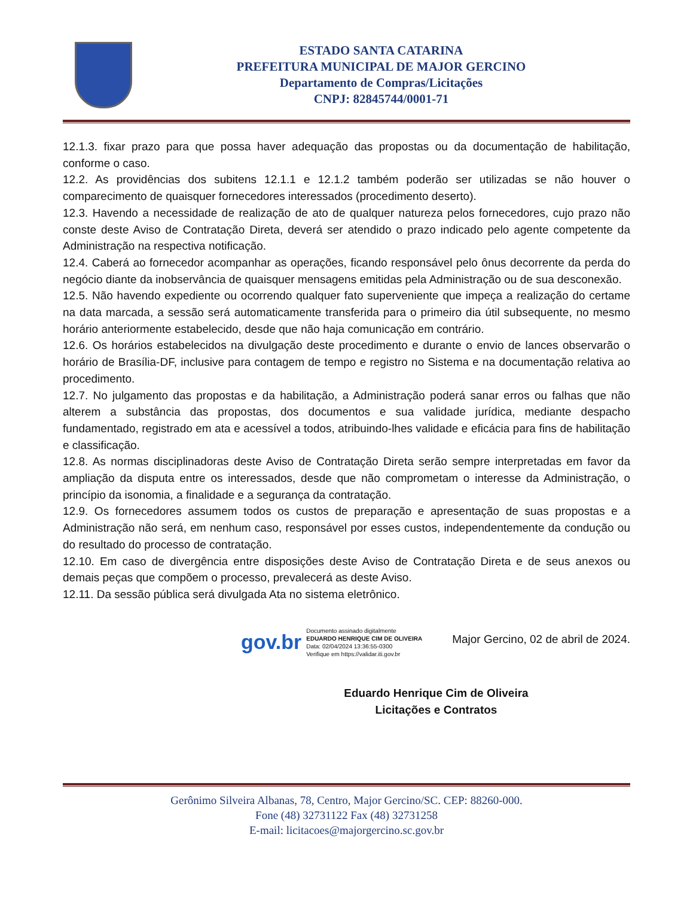ESTADO SANTA CATARINA
PREFEITURA MUNICIPAL DE MAJOR GERCINO
Departamento de Compras/Licitações
CNPJ: 82845744/0001-71
12.1.3. fixar prazo para que possa haver adequação das propostas ou da documentação de habilitação, conforme o caso.
12.2. As providências dos subitens 12.1.1 e 12.1.2 também poderão ser utilizadas se não houver o comparecimento de quaisquer fornecedores interessados (procedimento deserto).
12.3. Havendo a necessidade de realização de ato de qualquer natureza pelos fornecedores, cujo prazo não conste deste Aviso de Contratação Direta, deverá ser atendido o prazo indicado pelo agente competente da Administração na respectiva notificação.
12.4. Caberá ao fornecedor acompanhar as operações, ficando responsável pelo ônus decorrente da perda do negócio diante da inobservância de quaisquer mensagens emitidas pela Administração ou de sua desconexão.
12.5. Não havendo expediente ou ocorrendo qualquer fato superveniente que impeça a realização do certame na data marcada, a sessão será automaticamente transferida para o primeiro dia útil subsequente, no mesmo horário anteriormente estabelecido, desde que não haja comunicação em contrário.
12.6. Os horários estabelecidos na divulgação deste procedimento e durante o envio de lances observarão o horário de Brasília-DF, inclusive para contagem de tempo e registro no Sistema e na documentação relativa ao procedimento.
12.7. No julgamento das propostas e da habilitação, a Administração poderá sanar erros ou falhas que não alterem a substância das propostas, dos documentos e sua validade jurídica, mediante despacho fundamentado, registrado em ata e acessível a todos, atribuindo-lhes validade e eficácia para fins de habilitação e classificação.
12.8. As normas disciplinadoras deste Aviso de Contratação Direta serão sempre interpretadas em favor da ampliação da disputa entre os interessados, desde que não comprometam o interesse da Administração, o princípio da isonomia, a finalidade e a segurança da contratação.
12.9. Os fornecedores assumem todos os custos de preparação e apresentação de suas propostas e a Administração não será, em nenhum caso, responsável por esses custos, independentemente da condução ou do resultado do processo de contratação.
12.10. Em caso de divergência entre disposições deste Aviso de Contratação Direta e de seus anexos ou demais peças que compõem o processo, prevalecerá as deste Aviso.
12.11. Da sessão pública será divulgada Ata no sistema eletrônico.
gov.br
Documento assinado digitalmente
EDUARDO HENRIQUE CIM DE OLIVEIRA
Data: 02/04/2024 13:36:55-0300
Verifique em https://validar.iti.gov.br
Major Gercino, 02 de abril de 2024.
Eduardo Henrique Cim de Oliveira
Licitações e Contratos
Gerônimo Silveira Albanas, 78, Centro, Major Gercino/SC. CEP: 88260-000.
Fone (48) 32731122 Fax (48) 32731258
E-mail: licitacoes@majorgercino.sc.gov.br